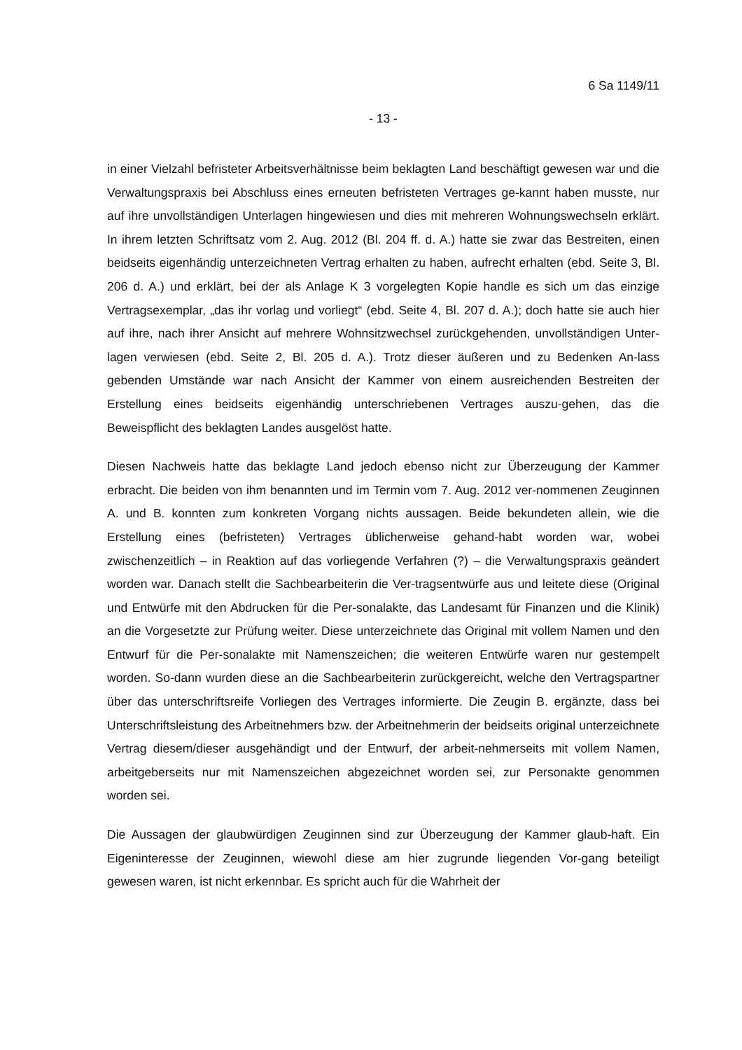6 Sa 1149/11
- 13 -
in einer Vielzahl befristeter Arbeitsverhältnisse beim beklagten Land beschäftigt gewesen war und die Verwaltungspraxis bei Abschluss eines erneuten befristeten Vertrages ge-kannt haben musste, nur auf ihre unvollständigen Unterlagen hingewiesen und dies mit mehreren Wohnungswechseln erklärt. In ihrem letzten Schriftsatz vom 2. Aug. 2012 (Bl. 204 ff. d. A.) hatte sie zwar das Bestreiten, einen beidseits eigenhändig unterzeichneten Vertrag erhalten zu haben, aufrecht erhalten (ebd. Seite 3, Bl. 206 d. A.) und erklärt, bei der als Anlage K 3 vorgelegten Kopie handle es sich um das einzige Vertragsexemplar, „das ihr vorlag und vorliegt“ (ebd. Seite 4, Bl. 207 d. A.); doch hatte sie auch hier auf ihre, nach ihrer Ansicht auf mehrere Wohnsitzwechsel zurückgehenden, unvollständigen Unter-lagen verwiesen (ebd. Seite 2, Bl. 205 d. A.). Trotz dieser äußeren und zu Bedenken An-lass gebenden Umstände war nach Ansicht der Kammer von einem ausreichenden Bestreiten der Erstellung eines beidseits eigenhändig unterschriebenen Vertrages auszu-gehen, das die Beweispflicht des beklagten Landes ausgelöst hatte.
Diesen Nachweis hatte das beklagte Land jedoch ebenso nicht zur Überzeugung der Kammer erbracht. Die beiden von ihm benannten und im Termin vom 7. Aug. 2012 ver-nommenen Zeuginnen A. und B. konnten zum konkreten Vorgang nichts aussagen. Beide bekundeten allein, wie die Erstellung eines (befristeten) Vertrages üblicherweise gehand-habt worden war, wobei zwischenzeitlich – in Reaktion auf das vorliegende Verfahren (?) – die Verwaltungspraxis geändert worden war. Danach stellt die Sachbearbeiterin die Ver-tragsentwürfe aus und leitete diese (Original und Entwürfe mit den Abdrucken für die Per-sonalakte, das Landesamt für Finanzen und die Klinik) an die Vorgesetzte zur Prüfung weiter. Diese unterzeichnete das Original mit vollem Namen und den Entwurf für die Per-sonalakte mit Namenszeichen; die weiteren Entwürfe waren nur gestempelt worden. So-dann wurden diese an die Sachbearbeiterin zurückgereicht, welche den Vertragspartner über das unterschriftsreife Vorliegen des Vertrages informierte. Die Zeugin B. ergänzte, dass bei Unterschriftsleistung des Arbeitnehmers bzw. der Arbeitnehmerin der beidseits original unterzeichnete Vertrag diesem/dieser ausgehändigt und der Entwurf, der arbeit-nehmerseits mit vollem Namen, arbeitgeberseits nur mit Namenszeichen abgezeichnet worden sei, zur Personakte genommen worden sei.
Die Aussagen der glaubwürdigen Zeuginnen sind zur Überzeugung der Kammer glaub-haft. Ein Eigeninteresse der Zeuginnen, wiewohl diese am hier zugrunde liegenden Vor-gang beteiligt gewesen waren, ist nicht erkennbar. Es spricht auch für die Wahrheit der